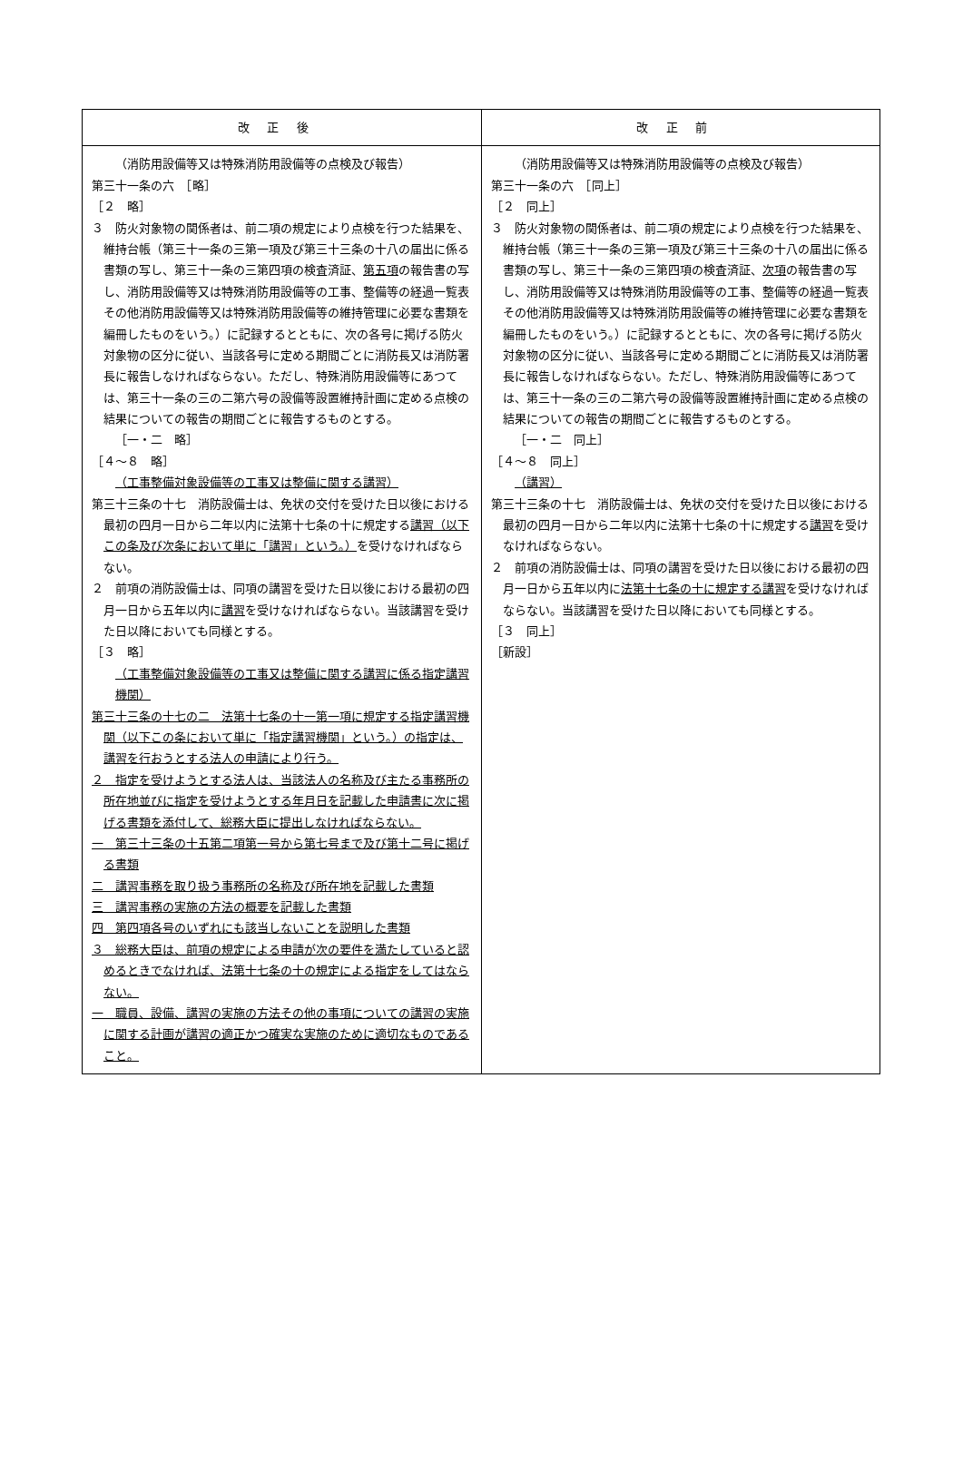| 改正後 | 改正前 |
| --- | --- |
| （消防用設備等又は特殊消防用設備等の点検及び報告） 第三十一条の六 ［略］ ［２ 略］ ３ 防火対象物の関係者は、前二項の規定により点検を行つた結果を、維持台帳（第三十一条の三第一項及び第三十三条の十八の届出に係る書類の写し、第三十一条の三第四項の検査済証、 第五項 の報告書の写し、消防用設備等又は特殊消防用設備等の工事、整備等の経過一覧表その他消防用設備等又は特殊消防用設備等の維持管理に必要な書類を編冊したものをいう。）に記録するとともに、次の各号に掲げる防火対象物の区分に従い、当該各号に定める期間ごとに消防長又は消防署長に報告しなければならない。ただし、特殊消防用設備等にあつては、第三十一条の三の二第六号の設備等設置維持計画に定める点検の結果についての報告の期間ごとに報告するものとする。 ［一・二 略］ ［４～８ 略］ （工事整備対象設備等の工事又は整備に関する講習） 第三十三条の十七 消防設備士は、免状の交付を受けた日以後における最初の四月一日から二年以内に法第十七条の十に規定する 講習（以下この条及び次条において単に「講習」という。） を受けなければならない。 ２ 前項の消防設備士は、同項の講習を受けた日以後における最初の四月一日から五年以内に 講習 を受けなければならない。当該講習を受けた日以降においても同様とする。 ［３ 略］ （工事整備対象設備等の工事又は整備に関する講習に係る指定講習機関） 第三十三条の十七の二 法第十七条の十一第一項に規定する指定講習機関（以下この条において単に「指定講習機関」という。）の指定は、講習を行おうとする法人の申請により行う。 ２ 指定を受けようとする法人は、当該法人の名称及び主たる事務所の所在地並びに指定を受けようとする年月日を記載した申請書に次に掲げる書類を添付して、総務大臣に提出しなければならない。 一 第三十三条の十五第二項第一号から第七号まで及び第十二号に掲げる書類 二 講習事務を取り扱う事務所の名称及び所在地を記載した書類 三 講習事務の実施の方法の概要を記載した書類 四 第四項各号のいずれにも該当しないことを説明した書類 ３ 総務大臣は、前項の規定による申請が次の要件を満たしていると認めるときでなければ、法第十七条の十の規定による指定をしてはならない。 一 職員、設備、講習の実施の方法その他の事項についての講習の実施に関する計画が講習の適正かつ確実な実施のために適切なものであること。 | （消防用設備等又は特殊消防用設備等の点検及び報告） 第三十一条の六 ［同上］ ［２ 同上］ ３ 防火対象物の関係者は、前二項の規定により点検を行つた結果を、維持台帳（第三十一条の三第一項及び第三十三条の十八の届出に係る書類の写し、第三十一条の三第四項の検査済証、 次項 の報告書の写し、消防用設備等又は特殊消防用設備等の工事、整備等の経過一覧表その他消防用設備等又は特殊消防用設備等の維持管理に必要な書類を編冊したものをいう。）に記録するとともに、次の各号に掲げる防火対象物の区分に従い、当該各号に定める期間ごとに消防長又は消防署長に報告しなければならない。ただし、特殊消防用設備等にあつては、第三十一条の三の二第六号の設備等設置維持計画に定める点検の結果についての報告の期間ごとに報告するものとする。 ［一・二 同上］ ［４～８ 同上］ （講習） 第三十三条の十七 消防設備士は、免状の交付を受けた日以後における最初の四月一日から二年以内に法第十七条の十に規定する 講習 を受けなければならない。 ２ 前項の消防設備士は、同項の講習を受けた日以後における最初の四月一日から五年以内に 法第十七条の十に規定する講習 を受けなければならない。当該講習を受けた日以降においても同様とする。 ［３ 同上］ ［新設］ |